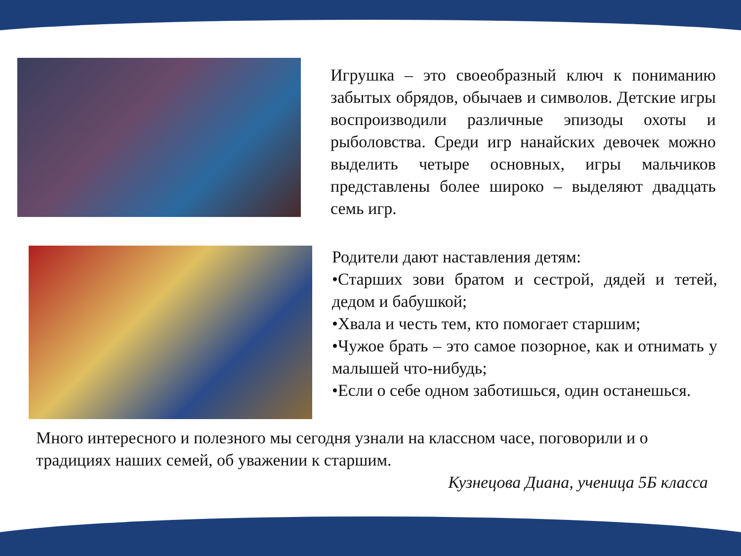Игрушка – это своеобразный ключ к пониманию забытых обрядов, обычаев и символов. Детские игры воспроизводили различные эпизоды охоты и рыболовства. Среди игр нанайских девочек можно выделить четыре основных, игры мальчиков представлены более широко – выделяют двадцать семь игр.
Родители дают наставления детям:
•Старших зови братом и сестрой, дядей и тетей, дедом и бабушкой;
•Хвала и честь тем, кто помогает старшим;
•Чужое брать – это самое позорное, как и отнимать у малышей что-нибудь;
•Если о себе одном заботишься, один останешься.
Много интересного и полезного мы сегодня узнали на классном часе, поговорили и о традициях наших семей, об уважении к старшим.
Кузнецова Диана, ученица 5Б класса